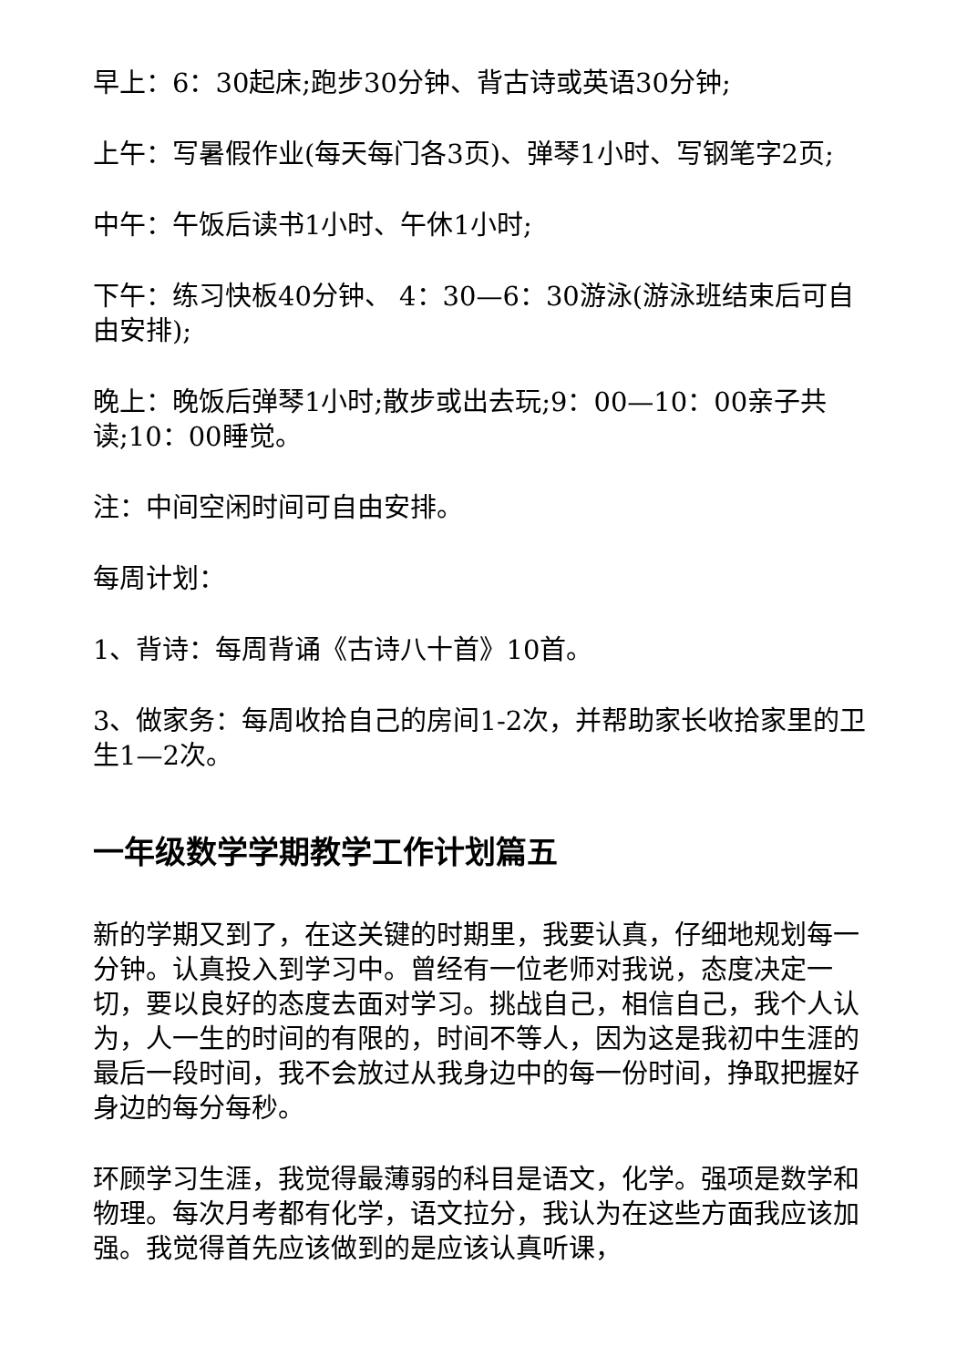早上：6：30起床;跑步30分钟、背古诗或英语30分钟;
上午：写暑假作业(每天每门各3页)、弹琴1小时、写钢笔字2页;
中午：午饭后读书1小时、午休1小时;
下午：练习快板40分钟、 4：30—6：30游泳(游泳班结束后可自由安排);
晚上：晚饭后弹琴1小时;散步或出去玩;9：00—10：00亲子共读;10：00睡觉。
注：中间空闲时间可自由安排。
每周计划：
1、背诗：每周背诵《古诗八十首》10首。
3、做家务：每周收拾自己的房间1-2次，并帮助家长收拾家里的卫生1—2次。
一年级数学学期教学工作计划篇五
新的学期又到了，在这关键的时期里，我要认真，仔细地规划每一分钟。认真投入到学习中。曾经有一位老师对我说，态度决定一切，要以良好的态度去面对学习。挑战自己，相信自己，我个人认为，人一生的时间的有限的，时间不等人，因为这是我初中生涯的最后一段时间，我不会放过从我身边中的每一份时间，挣取把握好身边的每分每秒。
环顾学习生涯，我觉得最薄弱的科目是语文，化学。强项是数学和物理。每次月考都有化学，语文拉分，我认为在这些方面我应该加强。我觉得首先应该做到的是应该认真听课，